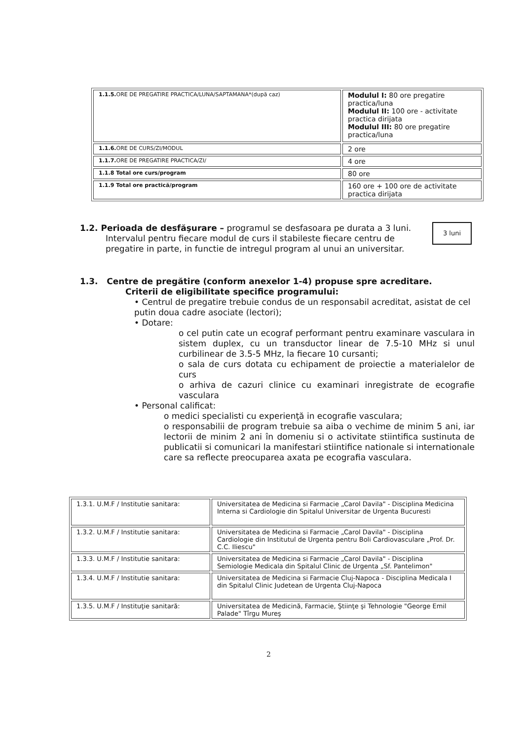| 1.1.5. ORE DE PREGATIRE PRACTICA/LUNA/SAPTAMANA*(după caz) | Modulul I: 80 ore pregatire practica/luna Modulul II: 100 ore - activitate practica dirijata Modulul III: 80 ore pregatire practica/luna |
| 1.1.6. ORE DE CURS/ZI/MODUL | 2 ore |
| 1.1.7. ORE DE PREGATIRE PRACTICA/ZI/ | 4 ore |
| 1.1.8 Total ore curs/program | 80 ore |
| 1.1.9 Total ore practică/program | 160 ore + 100 ore de activitate practica dirijata |
1.2. Perioada de desfăşurare – programul se desfasoara pe durata a 3 luni.
Intervalul pentru fiecare modul de curs il stabileste fiecare centru de pregatire in parte, in functie de intregul program al unui an universitar.
3 luni
1.3. Centre de pregătire (conform anexelor 1-4) propuse spre acreditare.
Criterii de eligibilitate specifice programului:
• Centrul de pregatire trebuie condus de un responsabil acreditat, asistat de cel putin doua cadre asociate (lectori);
• Dotare:
o cel putin cate un ecograf performant pentru examinare vasculara in sistem duplex, cu un transductor linear de 7.5-10 MHz si unul curbilinear de 3.5-5 MHz, la fiecare 10 cursanti;
o sala de curs dotata cu echipament de proiectie a materialelor de curs
o arhiva de cazuri clinice cu examinari inregistrate de ecografie vasculara
• Personal calificat:
o medici specialisti cu experienţă in ecografie vasculara;
o responsabilii de program trebuie sa aiba o vechime de minim 5 ani, iar lectorii de minim 2 ani în domeniu si o activitate stiintifica sustinuta de publicatii si comunicari la manifestari stiintifice nationale si internationale care sa reflecte preocuparea axata pe ecografia vasculara.
| 1.3.1. U.M.F / Institutie sanitara: | Universitatea de Medicina si Farmacie „Carol Davila" - Disciplina Medicina Interna si Cardiologie din Spitalul Universitar de Urgenta Bucuresti |
| 1.3.2. U.M.F / Institutie sanitara: | Universitatea de Medicina si Farmacie „Carol Davila" - Disciplina Cardiologie din Institutul de Urgenta pentru Boli Cardiovasculare „Prof. Dr. C.C. Iliescu" |
| 1.3.3. U.M.F / Institutie sanitara: | Universitatea de Medicina si Farmacie „Carol Davila" - Disciplina Semiologie Medicala din Spitalul Clinic de Urgenta „Sf. Pantelimon" |
| 1.3.4. U.M.F / Institutie sanitara: | Universitatea de Medicina si Farmacie Cluj-Napoca - Disciplina Medicala I din Spitalul Clinic Judetean de Urgenta Cluj-Napoca |
| 1.3.5. U.M.F / Instituţie sanitară: | Universitatea de Medicină, Farmacie, Ştiinţe şi Tehnologie "George Emil Palade" Tîrgu Mureş |
2